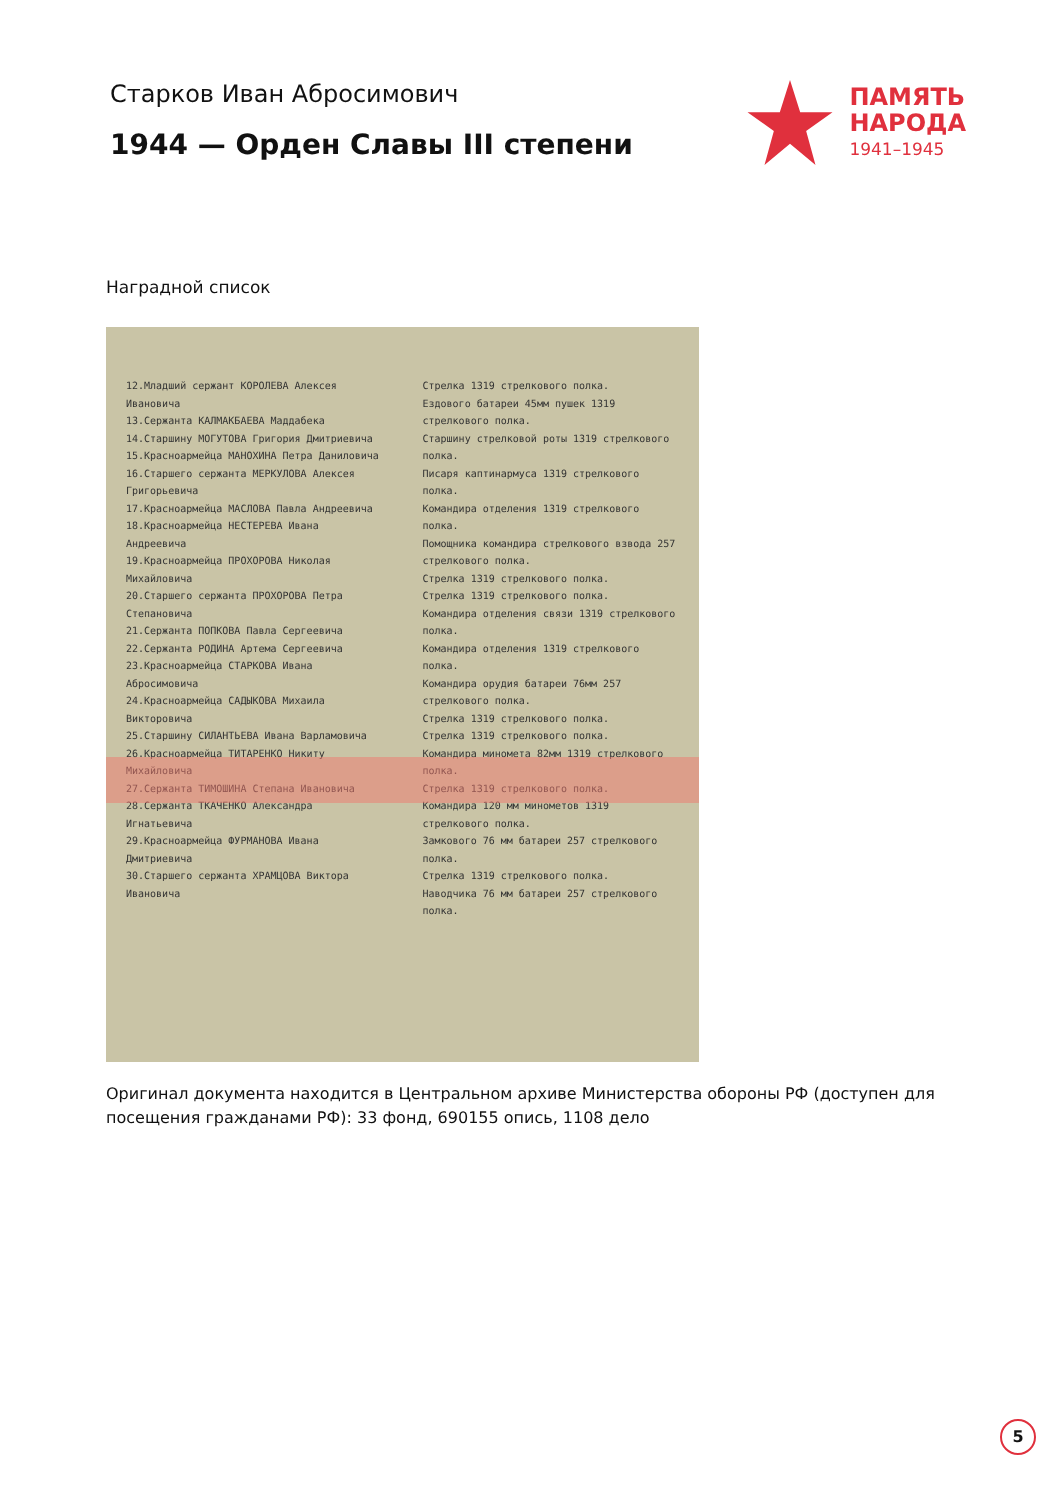Старков Иван Абросимович
1944 — Орден Славы III степени
ПАМЯТЬ
НАРОДА
1941–1945
Наградной список
12.Младший сержант КОРОЛЕВА Алексея Ивановича
13.Сержанта КАЛМАКБАЕВА Маддабека
14.Старшину МОГУТОВА Григория Дмитриевича
15.Красноармейца МАНОХИНА Петра Даниловича
16.Старшего сержанта МЕРКУЛОВА Алексея Григорьевича
17.Красноармейца МАСЛОВА Павла Андреевича
18.Красноармейца НЕСТЕРЕВА Ивана Андреевича
19.Красноармейца ПРОХОРОВА Николая Михайловича
20.Старшего сержанта ПРОХОРОВА Петра Степановича
21.Сержанта ПОПКОВА Павла Сергеевича
22.Сержанта РОДИНА Артема Сергеевича
23.Красноармейца СТАРКОВА Ивана Абросимовича
24.Красноармейца САДЫКОВА Михаила Викторовича
25.Старшину СИЛАНТЬЕВА Ивана Варламовича
26.Красноармейца ТИТАРЕНКО Никиту Михайловича
27.Сержанта ТИМОШИНА Степана Ивановича
28.Сержанта ТКАЧЕНКО Александра Игнатьевича
29.Красноармейца ФУРМАНОВА Ивана Дмитриевича
30.Старшего сержанта ХРАМЦОВА Виктора Ивановича
Стрелка 1319 стрелкового полка.
Ездового батареи 45мм пушек 1319 стрелкового полка.
Старшину стрелковой роты 1319 стрелкового полка.
Писаря каптинармуса 1319 стрелкового полка.
Командира отделения 1319 стрелкового полка.
Помощника командира стрелкового взвода 257 стрелкового полка.
Стрелка 1319 стрелкового полка.
Стрелка 1319 стрелкового полка.
Командира отделения связи 1319 стрелкового полка.
Командира отделения 1319 стрелкового полка.
Командира орудия батареи 76мм 257 стрелкового полка.
Стрелка 1319 стрелкового полка.
Стрелка 1319 стрелкового полка.
Командира миномета 82мм 1319 стрелкового полка.
Стрелка 1319 стрелкового полка.
Командира 120 мм минометов 1319 стрелкового полка.
Замкового 76 мм батареи 257 стрелкового полка.
Стрелка 1319 стрелкового полка.
Наводчика 76 мм батареи 257 стрелкового полка.
Оригинал документа находится в Центральном архиве Министерства обороны РФ (доступен для посещения гражданами РФ): 33 фонд, 690155 опись, 1108 дело
5